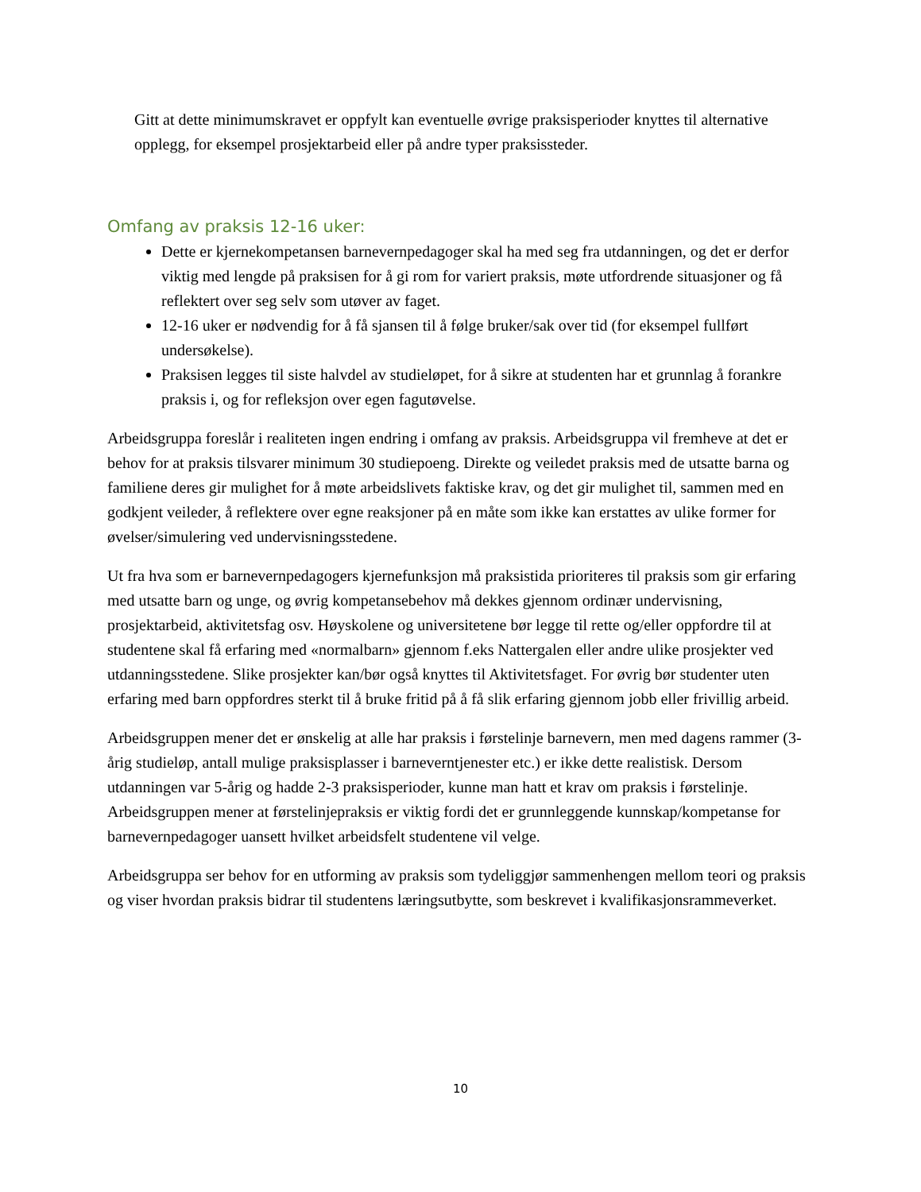Gitt at dette minimumskravet er oppfylt kan eventuelle øvrige praksisperioder knyttes til alternative opplegg, for eksempel prosjektarbeid eller på andre typer praksissteder.
Omfang av praksis 12-16 uker:
Dette er kjernekompetansen barnevernpedagoger skal ha med seg fra utdanningen, og det er derfor viktig med lengde på praksisen for å gi rom for variert praksis, møte utfordrende situasjoner og få reflektert over seg selv som utøver av faget.
12-16 uker er nødvendig for å få sjansen til å følge bruker/sak over tid (for eksempel fullført undersøkelse).
Praksisen legges til siste halvdel av studieløpet, for å sikre at studenten har et grunnlag å forankre praksis i, og for refleksjon over egen fagutøvelse.
Arbeidsgruppa foreslår i realiteten ingen endring i omfang av praksis. Arbeidsgruppa vil fremheve at det er behov for at praksis tilsvarer minimum 30 studiepoeng. Direkte og veiledet praksis med de utsatte barna og familiene deres gir mulighet for å møte arbeidslivets faktiske krav, og det gir mulighet til, sammen med en godkjent veileder, å reflektere over egne reaksjoner på en måte som ikke kan erstattes av ulike former for øvelser/simulering ved undervisningsstedene.
Ut fra hva som er barnevernpedagogers kjernefunksjon må praksistida prioriteres til praksis som gir erfaring med utsatte barn og unge, og øvrig kompetansebehov må dekkes gjennom ordinær undervisning, prosjektarbeid, aktivitetsfag osv. Høyskolene og universitetene bør legge til rette og/eller oppfordre til at studentene skal få erfaring med «normalbarn» gjennom f.eks Nattergalen eller andre ulike prosjekter ved utdanningsstedene. Slike prosjekter kan/bør også knyttes til Aktivitetsfaget. For øvrig bør studenter uten erfaring med barn oppfordres sterkt til å bruke fritid på å få slik erfaring gjennom jobb eller frivillig arbeid.
Arbeidsgruppen mener det er ønskelig at alle har praksis i førstelinje barnevern, men med dagens rammer (3-årig studieløp, antall mulige praksisplasser i barneverntjenester etc.) er ikke dette realistisk. Dersom utdanningen var 5-årig og hadde 2-3 praksisperioder, kunne man hatt et krav om praksis i førstelinje. Arbeidsgruppen mener at førstelinjepraksis er viktig fordi det er grunnleggende kunnskap/kompetanse for barnevernpedagoger uansett hvilket arbeidsfelt studentene vil velge.
Arbeidsgruppa ser behov for en utforming av praksis som tydeliggjør sammenhengen mellom teori og praksis og viser hvordan praksis bidrar til studentens læringsutbytte, som beskrevet i kvalifikasjonsrammeverket.
10